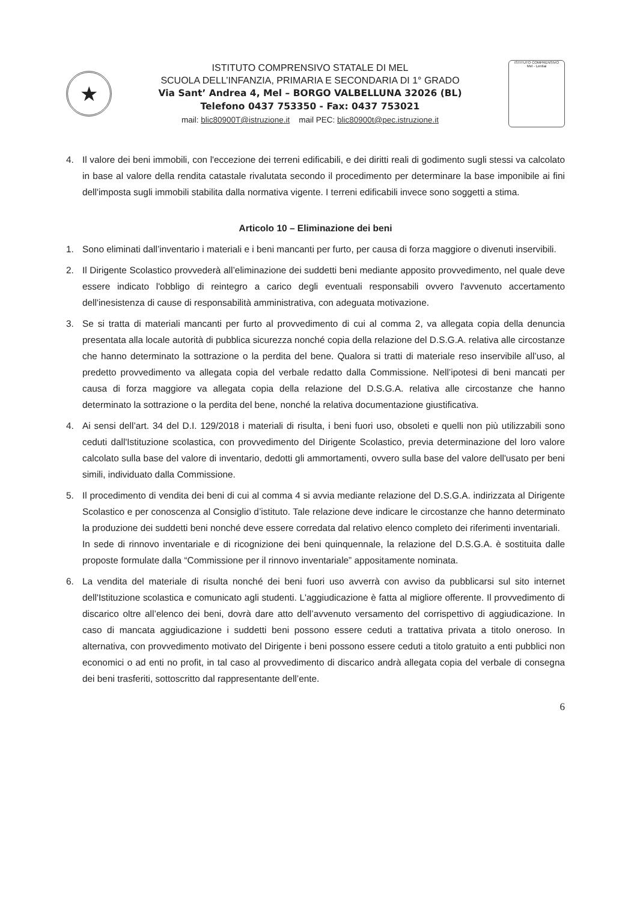★
ISTITUTO COMPRENSIVO STATALE DI MEL
SCUOLA DELL’INFANZIA, PRIMARIA E SECONDARIA DI 1° GRADO
Via Sant’ Andrea 4, Mel – BORGO VALBELLUNA 32026 (BL)
Telefono 0437 753350 - Fax: 0437 753021
mail: blic80900T@istruzione.it mail PEC: blic80900t@pec.istruzione.it
ISTITUTO COMPRENSIVO
Mel - Lentiai
4. Il valore dei beni immobili, con l'eccezione dei terreni edificabili, e dei diritti reali di godimento sugli stessi va calcolato in base al valore della rendita catastale rivalutata secondo il procedimento per determinare la base imponibile ai fini dell'imposta sugli immobili stabilita dalla normativa vigente. I terreni edificabili invece sono soggetti a stima.
Articolo 10 – Eliminazione dei beni
1. Sono eliminati dall’inventario i materiali e i beni mancanti per furto, per causa di forza maggiore o divenuti inservibili.
2. Il Dirigente Scolastico provvederà all’eliminazione dei suddetti beni mediante apposito provvedimento, nel quale deve essere indicato l'obbligo di reintegro a carico degli eventuali responsabili ovvero l'avvenuto accertamento dell'inesistenza di cause di responsabilità amministrativa, con adeguata motivazione.
3. Se si tratta di materiali mancanti per furto al provvedimento di cui al comma 2, va allegata copia della denuncia presentata alla locale autorità di pubblica sicurezza nonché copia della relazione del D.S.G.A. relativa alle circostanze che hanno determinato la sottrazione o la perdita del bene. Qualora si tratti di materiale reso inservibile all’uso, al predetto provvedimento va allegata copia del verbale redatto dalla Commissione. Nell’ipotesi di beni mancati per causa di forza maggiore va allegata copia della relazione del D.S.G.A. relativa alle circostanze che hanno determinato la sottrazione o la perdita del bene, nonché la relativa documentazione giustificativa.
4. Ai sensi dell’art. 34 del D.I. 129/2018 i materiali di risulta, i beni fuori uso, obsoleti e quelli non più utilizzabili sono ceduti dall'Istituzione scolastica, con provvedimento del Dirigente Scolastico, previa determinazione del loro valore calcolato sulla base del valore di inventario, dedotti gli ammortamenti, ovvero sulla base del valore dell'usato per beni simili, individuato dalla Commissione.
5. Il procedimento di vendita dei beni di cui al comma 4 si avvia mediante relazione del D.S.G.A. indirizzata al Dirigente Scolastico e per conoscenza al Consiglio d’istituto. Tale relazione deve indicare le circostanze che hanno determinato la produzione dei suddetti beni nonché deve essere corredata dal relativo elenco completo dei riferimenti inventariali.
In sede di rinnovo inventariale e di ricognizione dei beni quinquennale, la relazione del D.S.G.A. è sostituita dalle proposte formulate dalla “Commissione per il rinnovo inventariale” appositamente nominata.
6. La vendita del materiale di risulta nonché dei beni fuori uso avverrà con avviso da pubblicarsi sul sito internet dell'Istituzione scolastica e comunicato agli studenti. L'aggiudicazione è fatta al migliore offerente. Il provvedimento di discarico oltre all’elenco dei beni, dovrà dare atto dell’avvenuto versamento del corrispettivo di aggiudicazione. In caso di mancata aggiudicazione i suddetti beni possono essere ceduti a trattativa privata a titolo oneroso. In alternativa, con provvedimento motivato del Dirigente i beni possono essere ceduti a titolo gratuito a enti pubblici non economici o ad enti no profit, in tal caso al provvedimento di discarico andrà allegata copia del verbale di consegna dei beni trasferiti, sottoscritto dal rappresentante dell’ente.
6